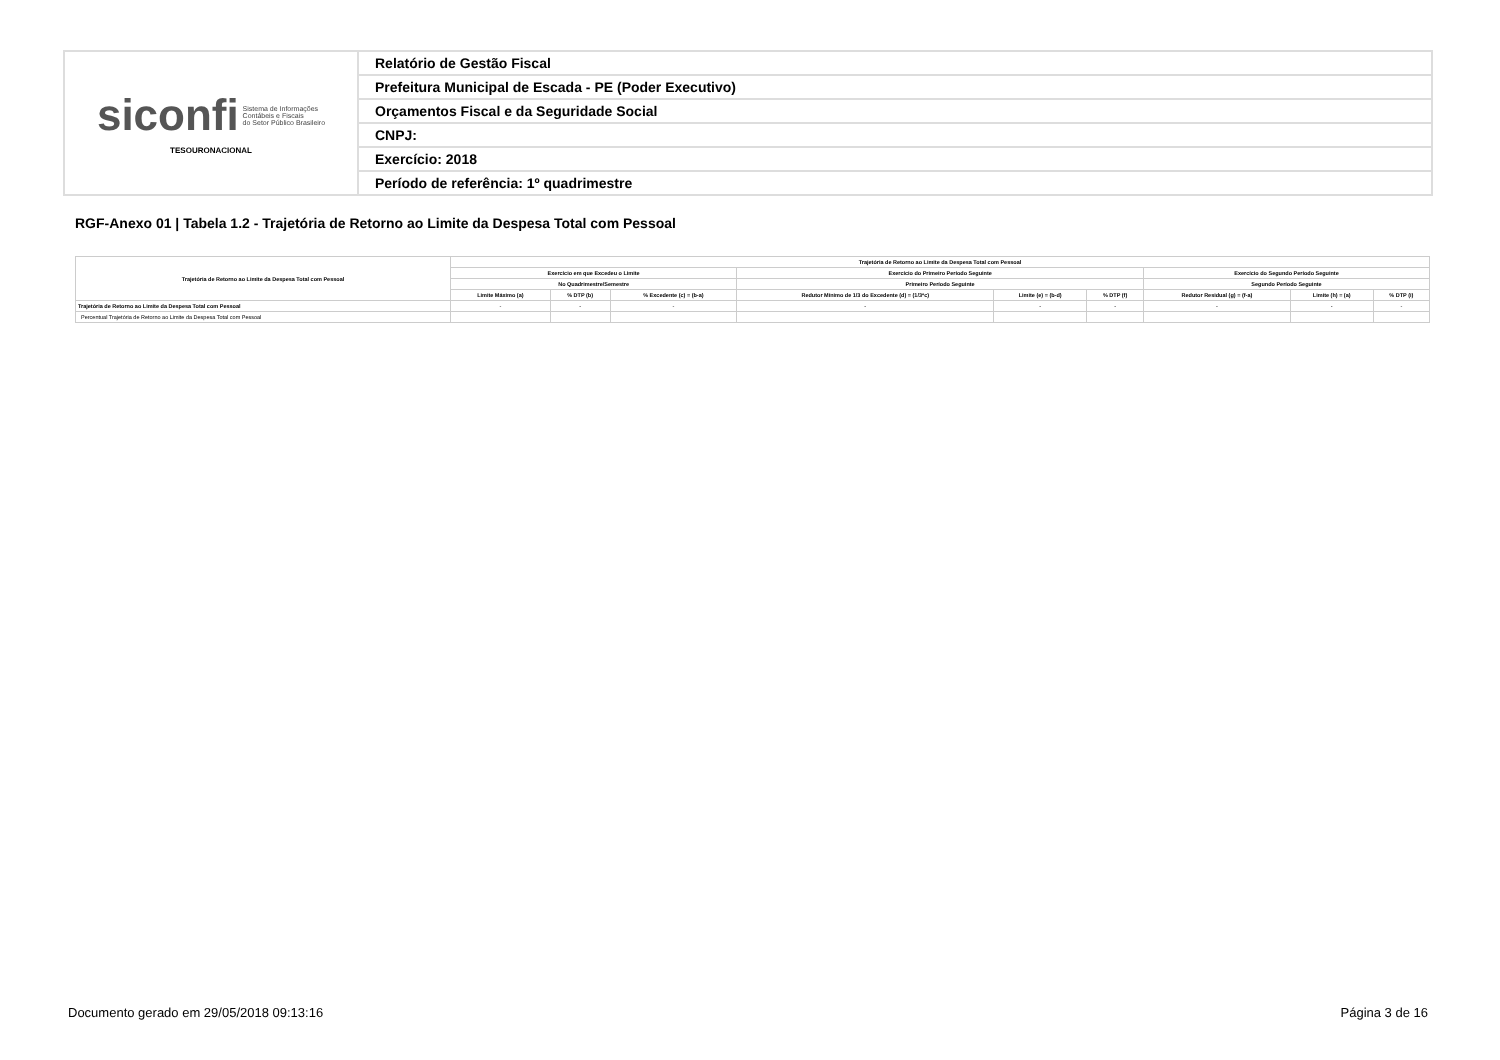| siconfi Sistema de Informações Contábeis e Fiscais do Setor Público Brasileiro TESOURONACIONAL | Relatório de Gestão Fiscal |
| | Prefeitura Municipal de Escada - PE (Poder Executivo) |
| | Orçamentos Fiscal e da Seguridade Social |
| | CNPJ: |
| | Exercício: 2018 |
| | Período de referência: 1º quadrimestre |
RGF-Anexo 01 | Tabela 1.2 - Trajetória de Retorno ao Limite da Despesa Total com Pessoal
| Trajetória de Retorno ao Limite da Despesa Total com Pessoal | Trajetória de Retorno ao Limite da Despesa Total com Pessoal | | | | | | | | |
| --- | --- | --- | --- | --- | --- | --- | --- | --- | --- |
| | Exercício em que Excedeu o Limite | | | Exercício do Primeiro Período Seguinte | | | Exercício do Segundo Período Seguinte | | |
| | No Quadrimestre/Semestre | | | Primeiro Período Seguinte | | | Segundo Período Seguinte | | |
| | Limite Máximo (a) | % DTP (b) | % Excedente (c) = (b-a) | Redutor Mínimo de 1/3 do Excedente (d) = (1/3*c) | Limite (e) = (b-d) | % DTP (f) | Redutor Residual (g) = (f-a) | Limite (h) = (a) | % DTP (i) |
| Trajetória de Retorno ao Limite da Despesa Total com Pessoal | - | - | - | - | - | - | - | - | - |
| Percentual Trajetória de Retorno ao Limite da Despesa Total com Pessoal | | | | | | | | | |
Documento gerado em 29/05/2018 09:13:16
Página 3 de 16